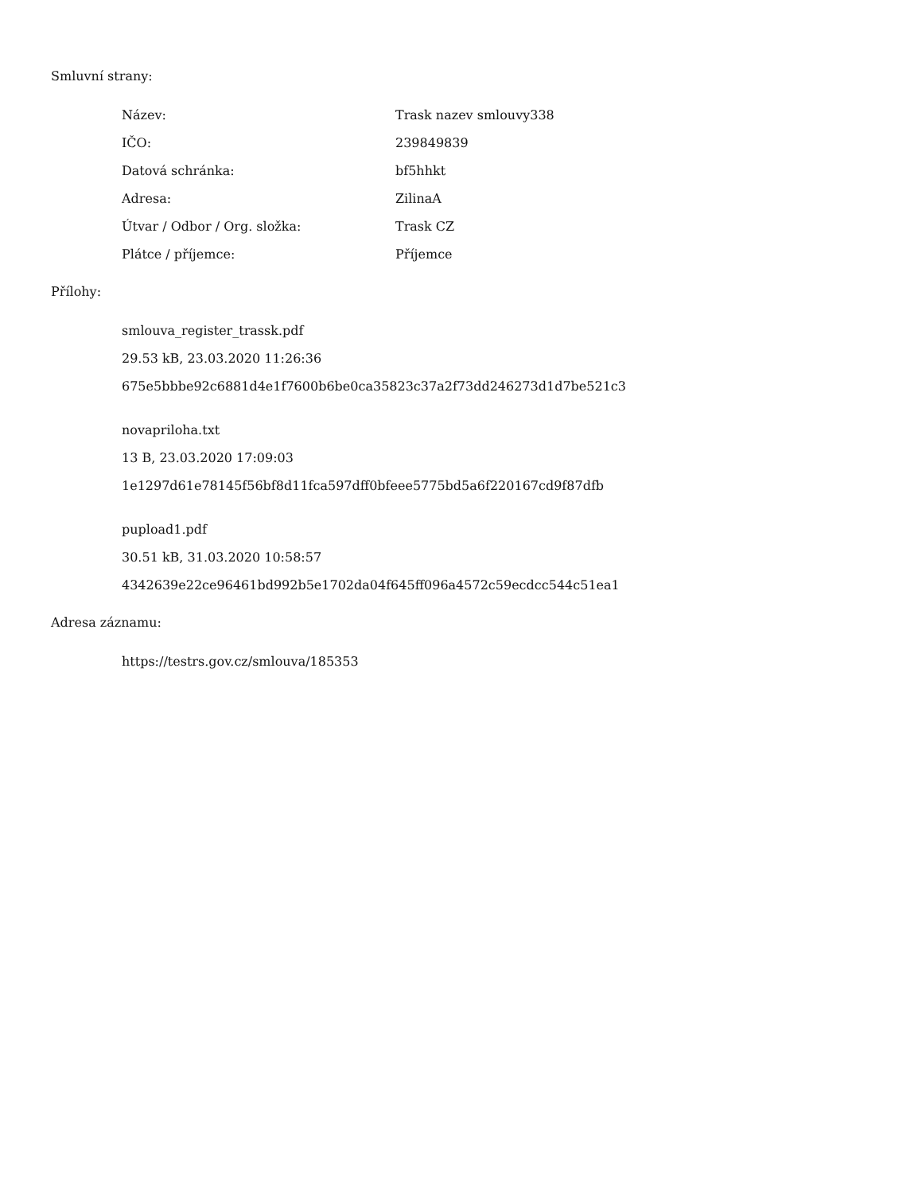Smluvní strany:
| Název: | Trask nazev smlouvy338 |
| IČO: | 239849839 |
| Datová schránka: | bf5hhkt |
| Adresa: | ZilinaA |
| Útvar / Odbor / Org. složka: | Trask CZ |
| Plátce / příjemce: | Příjemce |
Přílohy:
smlouva_register_trassk.pdf
29.53 kB, 23.03.2020 11:26:36
675e5bbbe92c6881d4e1f7600b6be0ca35823c37a2f73dd246273d1d7be521c3
novapriloha.txt
13 B, 23.03.2020 17:09:03
1e1297d61e78145f56bf8d11fca597dff0bfeee5775bd5a6f220167cd9f87dfb
pupload1.pdf
30.51 kB, 31.03.2020 10:58:57
4342639e22ce96461bd992b5e1702da04f645ff096a4572c59ecdcc544c51ea1
Adresa záznamu:
https://testrs.gov.cz/smlouva/185353